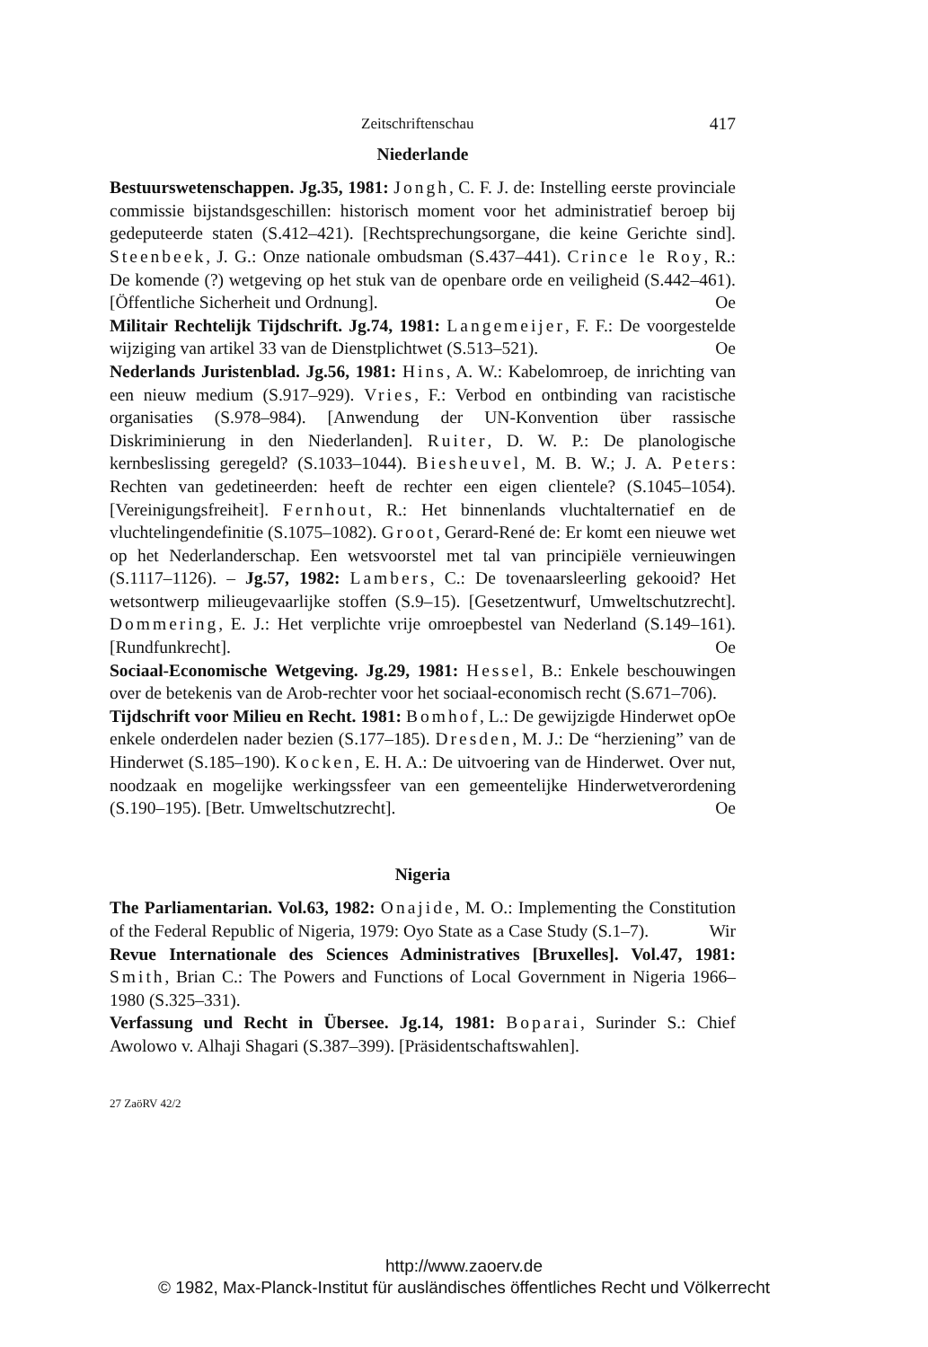Zeitschriftenschau 417
Niederlande
Bestuurswetenschappen. Jg.35, 1981: Jongh, C. F. J. de: Instelling eerste provinciale commissie bijstandsgeschillen: historisch moment voor het administratief beroep bij gedeputeerde staten (S.412–421). [Rechtsprechungsorgane, die keine Gerichte sind]. Steenbeek, J. G.: Onze nationale ombudsman (S.437–441). Crince le Roy, R.: De komende (?) wetgeving op het stuk van de openbare orde en veiligheid (S.442–461). [Öffentliche Sicherheit und Ordnung]. Oe
Militair Rechtelijk Tijdschrift. Jg.74, 1981: Langemeijer, F. F.: De voorgestelde wijziging van artikel 33 van de Dienstplichtwet (S.513–521). Oe
Nederlands Juristenblad. Jg.56, 1981: Hins, A. W.: Kabelomroep, de inrichting van een nieuw medium (S.917–929). Vries, F.: Verbod en ontbinding van racistische organisaties (S.978–984). [Anwendung der UN-Konvention über rassische Diskriminierung in den Niederlanden]. Ruiter, D. W. P.: De planologische kernbeslissing geregeld? (S.1033–1044). Biesheuvel, M. B. W.; J. A. Peters: Rechten van gedetineerden: heeft de rechter een eigen clientele? (S.1045–1054). [Vereinigungsfreiheit]. Fernhout, R.: Het binnenlands vluchtalternatief en de vluchtelingendefinitie (S.1075–1082). Groot, Gerard-René de: Er komt een nieuwe wet op het Nederlanderschap. Een wetsvoorstel met tal van principiële vernieuwingen (S.1117–1126). – Jg.57, 1982: Lambers, C.: De tovenaarsleerling gekooid? Het wetsontwerp milieugevaarlijke stoffen (S.9–15). [Gesetzentwurf, Umweltschutzrecht]. Dommering, E. J.: Het verplichte vrije omroepbestel van Nederland (S.149–161). [Rundfunkrecht]. Oe
Sociaal-Economische Wetgeving. Jg.29, 1981: Hessel, B.: Enkele beschouwingen over de betekenis van de Arob-rechter voor het sociaal-economisch recht (S.671–706). Oe
Tijdschrift voor Milieu en Recht. 1981: Bomhof, L.: De gewijzigde Hinderwet op enkele onderdelen nader bezien (S.177–185). Dresden, M. J.: De “herziening” van de Hinderwet (S.185–190). Kocken, E. H. A.: De uitvoering van de Hinderwet. Over nut, noodzaak en mogelijke werkingssfeer van een gemeentelijke Hinderwetverordening (S.190–195). [Betr. Umweltschutzrecht]. Oe
Nigeria
The Parliamentarian. Vol.63, 1982: Onajide, M. O.: Implementing the Constitution of the Federal Republic of Nigeria, 1979: Oyo State as a Case Study (S.1–7). Wir
Revue Internationale des Sciences Administratives [Bruxelles]. Vol.47, 1981: Smith, Brian C.: The Powers and Functions of Local Government in Nigeria 1966–1980 (S.325–331).
Verfassung und Recht in Übersee. Jg.14, 1981: Boparai, Surinder S.: Chief Awolowo v. Alhaji Shagari (S.387–399). [Präsidentschaftswahlen].
27 ZaöRV 42/2
http://www.zaoerv.de
© 1982, Max-Planck-Institut für ausländisches öffentliches Recht und Völkerrecht